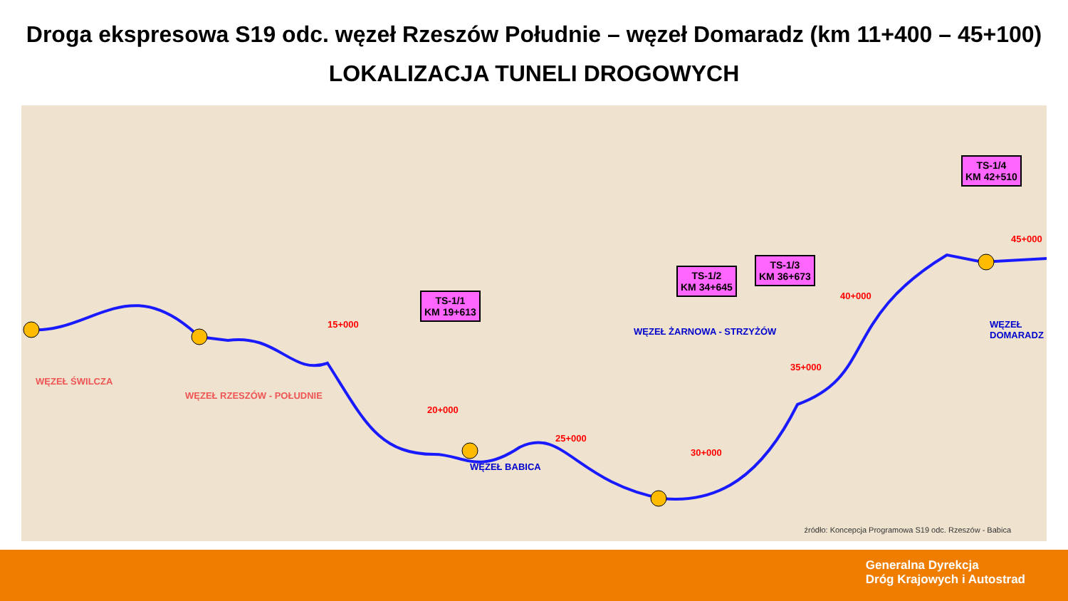Droga ekspresowa S19 odc. węzeł Rzeszów Południe – węzeł Domaradz (km 11+400 – 45+100)
LOKALIZACJA TUNELI DROGOWYCH
WĘZEŁ ŚWILCZA
WĘZEŁ RZESZÓW - POŁUDNIE
WĘZEŁ BABICA
WĘZEŁ ŻARNOWA - STRZYŻÓW
WĘZEŁ DOMARADZ
15+000
20+000
25+000
30+000
35+000
40+000
45+000
TS-1/1
KM 19+613
TS-1/2
KM 34+645
TS-1/3
KM 36+673
TS-1/4
KM 42+510
źródło: Koncepcja Programowa S19 odc. Rzeszów - Babica
Generalna Dyrekcja
Dróg Krajowych i Autostrad